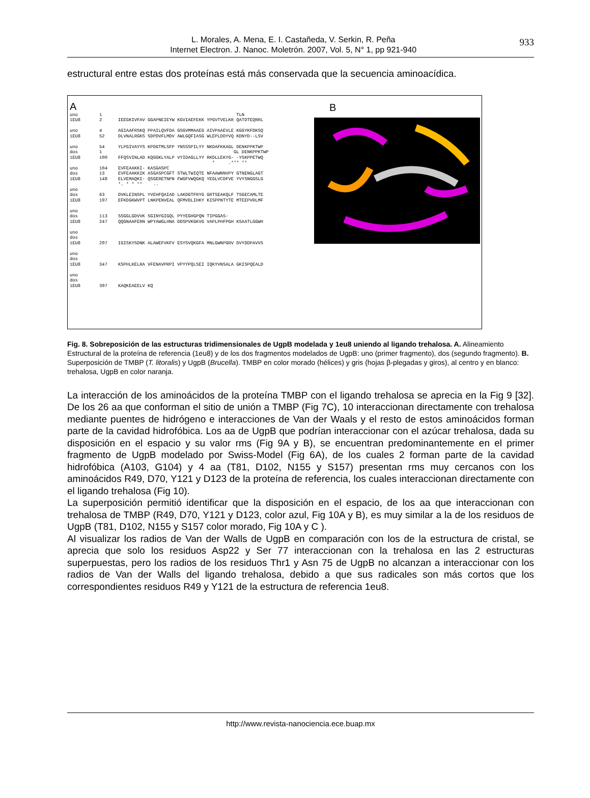L. Morales, A. Mena, E. I. Castañeda, V. Serkin, R. Peña
Internet Electron. J. Nanoc. Moletrón. 2007, Vol. 5, N° 1, pp 921-940
933
estructural entre estas dos proteínas está más conservada que la secuencia aminoacídica.
A
uno        1                                                  TLN
1EU8       2      IEEGKIVFAV GGAPNEIEYW KGVIAEFEKK YPGVTVELKR QATDTEQRRL

uno        4      AGIAAFRSKQ PPAILQVFDA GSGVMMAAEG AIVPAAEVLE KGGYKFDKSQ
1EU8       52     DLVNALRGKS SDPDVFLMDV AWLGQFIASG WLEPLDDYVQ KDNYD--LSV

uno        54     YLPGIVAYYS KPDGTMLSFP YNSSSPILYY NKDAFKKAGL DENKPPKTWP
dos        1                                                 GL DENKPPKTWP
1EU8       100    FFQSVINLAD KQGGKLYALP VYIDAGLLYY RKDLLEKYG- -YSKPPETWQ
                                                     *     .*** **
uno        104    EVFEAAKKI- KASGASPC
dos        13     EVFEAAKKIK ASGASPCGFT STWLTWIQTE NFAAWNNVPY GTNENGLAGT
1EU8       148    ELVEMAQKI- QSGERETNPN FWGFVWQGKQ YEGLVCDFVE YVYSNGGSLG
                  *. * * **    ..
uno
dos        63     DVKLEINSPL YVEHFQAIAD LAKDGTFRYG GRTSEAKQLF TSGECAMLTE
1EU8       197    EFKDGKWVPT LNKPENVEAL QFMVDLIHKY KISPPNTYTE MTEEPVRLMF

uno
dos        113    SSGGLGDVVK SGINYGIGQL PYYEGHGPQN TIPGGAS-
1EU8       247    QQGNAAFERN WPYAWGLHNA DDSPVKGKVG VAPLPHFPGH KSAATLGGWH

uno
dos
1EU8       297    IGISKYSDNK ALAWEFVKFV ESYSVQKGFA MNLGWNPGRV DVYDDPAVVS

uno
dos
1EU8       347    KSPHLKELRA VFENAVPRPI VPYYPQLSEI IQKYVNSALA GKISPQEALD

uno
dos
1EU8       397    KAQKEAEELV KQ
B
Fig. 8. Sobreposición de las estructuras tridimensionales de UgpB modelada y 1eu8 uniendo al ligando trehalosa. A. Alineamiento Estructural de la proteína de referencia (1eu8) y de los dos fragmentos modelados de UgpB: uno (primer fragmento), dos (segundo fragmento). B. Superposición de TMBP (T. litoralis) y UgpB (Brucella). TMBP en color morado (hélices) y gris (hojas β-plegadas y giros), al centro y en blanco: trehalosa, UgpB en color naranja.
La interacción de los aminoácidos de la proteína TMBP con el ligando trehalosa se aprecia en la Fig 9 [32]. De los 26 aa que conforman el sitio de unión a TMBP (Fig 7C), 10 interaccionan directamente con trehalosa mediante puentes de hidrógeno e interacciones de Van der Waals y el resto de estos aminoácidos forman parte de la cavidad hidrofóbica. Los aa de UgpB que podrían interaccionar con el azúcar trehalosa, dada su disposición en el espacio y su valor rms (Fig 9A y B), se encuentran predominantemente en el primer fragmento de UgpB modelado por Swiss-Model (Fig 6A), de los cuales 2 forman parte de la cavidad hidrofóbica (A103, G104) y 4 aa (T81, D102, N155 y S157) presentan rms muy cercanos con los aminoácidos R49, D70, Y121 y D123 de la proteína de referencia, los cuales interaccionan directamente con el ligando trehalosa (Fig 10).
La superposición permitió identificar que la disposición en el espacio, de los aa que interaccionan con trehalosa de TMBP (R49, D70, Y121 y D123, color azul, Fig 10A y B), es muy similar a la de los residuos de UgpB (T81, D102, N155 y S157 color morado, Fig 10A y C ).
Al visualizar los radios de Van der Walls de UgpB en comparación con los de la estructura de cristal, se aprecia que solo los residuos Asp22 y Ser 77 interaccionan con la trehalosa en las 2 estructuras superpuestas, pero los radios de los residuos Thr1 y Asn 75 de UgpB no alcanzan a interaccionar con los radios de Van der Walls del ligando trehalosa, debido a que sus radicales son más cortos que los correspondientes residuos R49 y Y121 de la estructura de referencia 1eu8.
http://www.revista-nanociencia.ece.buap.mx